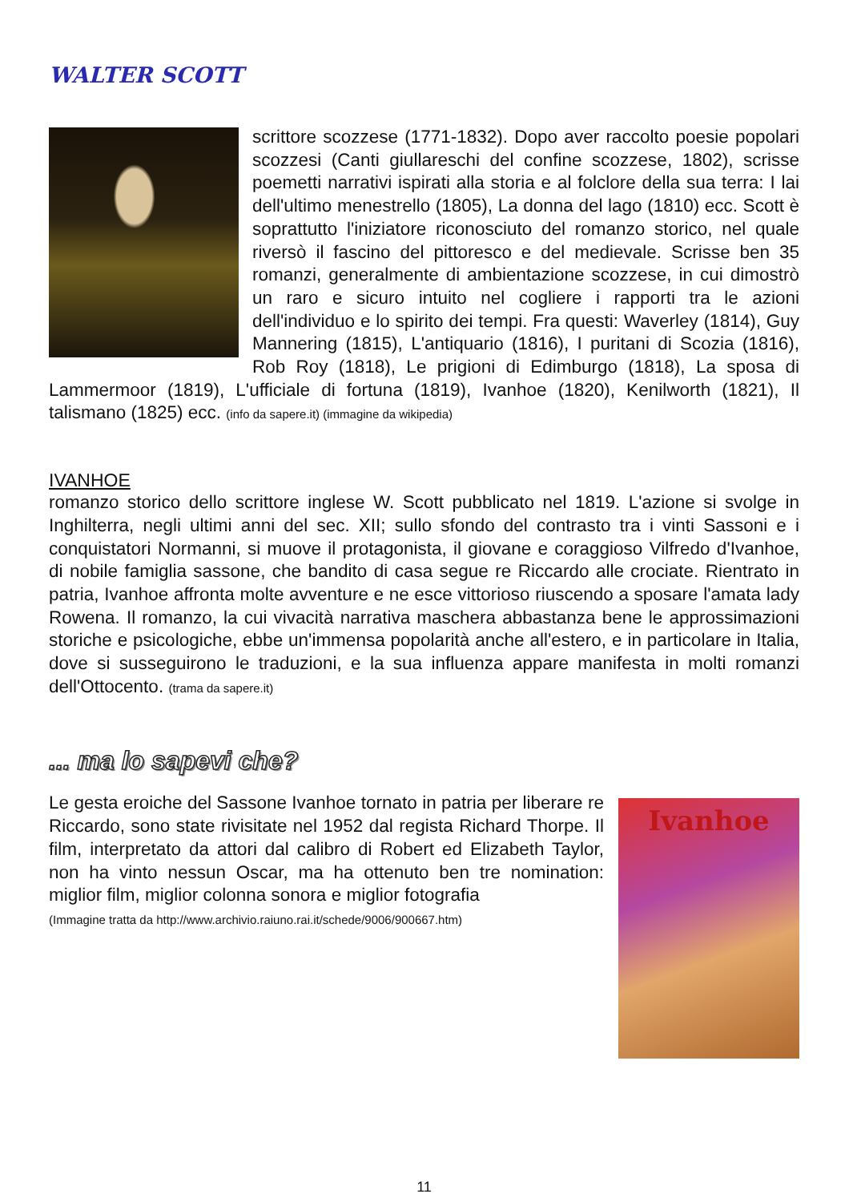WALTER SCOTT
scrittore scozzese (1771-1832). Dopo aver raccolto poesie popolari scozzesi (Canti giullareschi del confine scozzese, 1802), scrisse poemetti narrativi ispirati alla storia e al folclore della sua terra: I lai dell'ultimo menestrello (1805), La donna del lago (1810) ecc. Scott è soprattutto l'iniziatore riconosciuto del romanzo storico, nel quale riversò il fascino del pittoresco e del medievale. Scrisse ben 35 romanzi, generalmente di ambientazione scozzese, in cui dimostrò un raro e sicuro intuito nel cogliere i rapporti tra le azioni dell'individuo e lo spirito dei tempi. Fra questi: Waverley (1814), Guy Mannering (1815), L'antiquario (1816), I puritani di Scozia (1816), Rob Roy (1818), Le prigioni di Edimburgo (1818), La sposa di Lammermoor (1819), L'ufficiale di fortuna (1819), Ivanhoe (1820), Kenilworth (1821), Il talismano (1825) ecc. (info da sapere.it) (immagine da wikipedia)
IVANHOE
romanzo storico dello scrittore inglese W. Scott pubblicato nel 1819. L'azione si svolge in Inghilterra, negli ultimi anni del sec. XII; sullo sfondo del contrasto tra i vinti Sassoni e i conquistatori Normanni, si muove il protagonista, il giovane e coraggioso Vilfredo d'Ivanhoe, di nobile famiglia sassone, che bandito di casa segue re Riccardo alle crociate. Rientrato in patria, Ivanhoe affronta molte avventure e ne esce vittorioso riuscendo a sposare l'amata lady Rowena. Il romanzo, la cui vivacità narrativa maschera abbastanza bene le approssimazioni storiche e psicologiche, ebbe un'immensa popolarità anche all'estero, e in particolare in Italia, dove si susseguirono le traduzioni, e la sua influenza appare manifesta in molti romanzi dell'Ottocento. (trama da sapere.it)
... ma lo sapevi che?
Ivanhoe
Le gesta eroiche del Sassone Ivanhoe tornato in patria per liberare re Riccardo, sono state rivisitate nel 1952 dal regista Richard Thorpe. Il film, interpretato da attori dal calibro di Robert ed Elizabeth Taylor, non ha vinto nessun Oscar, ma ha ottenuto ben tre nomination: miglior film, miglior colonna sonora e miglior fotografia
(Immagine tratta da http://www.archivio.raiuno.rai.it/schede/9006/900667.htm)
11